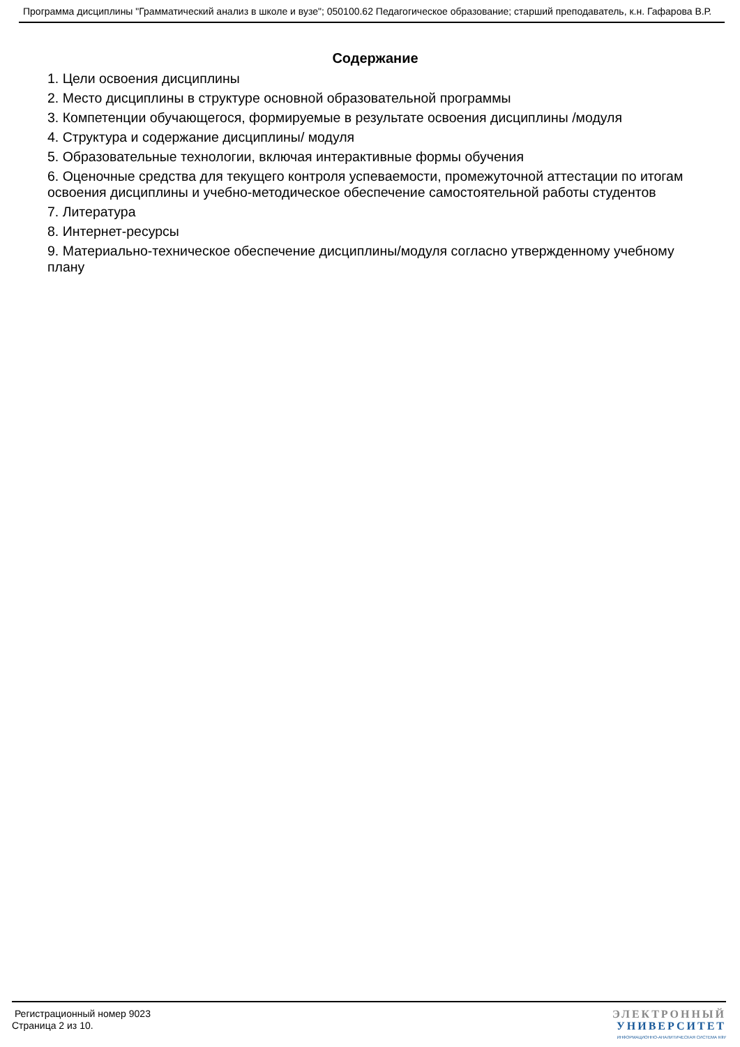Программа дисциплины "Грамматический анализ в школе и вузе"; 050100.62 Педагогическое образование; старший преподаватель, к.н. Гафарова В.Р.
Содержание
1. Цели освоения дисциплины
2. Место дисциплины в структуре основной образовательной программы
3. Компетенции обучающегося, формируемые в результате освоения дисциплины /модуля
4. Структура и содержание дисциплины/ модуля
5. Образовательные технологии, включая интерактивные формы обучения
6. Оценочные средства для текущего контроля успеваемости, промежуточной аттестации по итогам освоения дисциплины и учебно-методическое обеспечение самостоятельной работы студентов
7. Литература
8. Интернет-ресурсы
9. Материально-техническое обеспечение дисциплины/модуля согласно утвержденному учебному плану
Регистрационный номер 9023
Страница 2 из 10.
ЭЛЕКТРОННЫЙ
УНИВЕРСИТЕТ
ИНФОРМАЦИОННО-АНАЛИТИЧЕСКАЯ СИСТЕМА КФУ